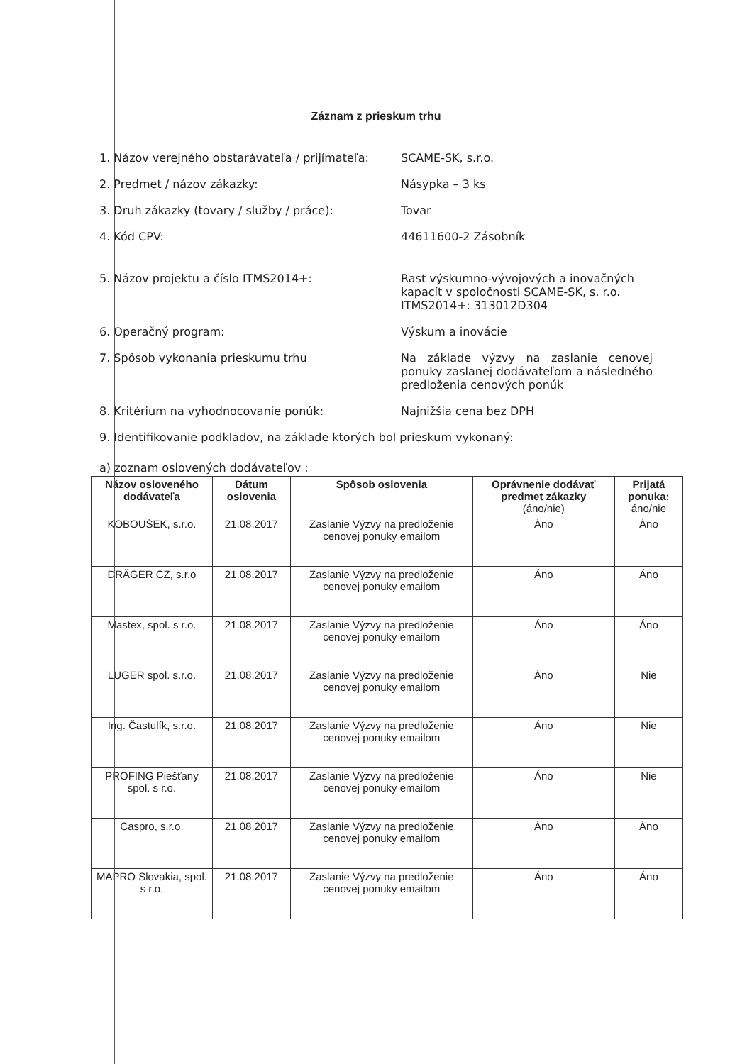Záznam z prieskum trhu
1. Názov verejného obstarávateľa / prijímateľa:
SCAME-SK, s.r.o.
2. Predmet / názov zákazky: Násypka – 3 ks
3. Druh zákazky (tovary / služby / práce): Tovar
4. Kód CPV: 44611600-2 Zásobník
5. Názov projektu a číslo ITMS2014+: Rast výskumno-vývojových a inovačných kapacít v spoločnosti SCAME-SK, s. r.o. ITMS2014+: 313012D304
6. Operačný program: Výskum a inovácie
7. Spôsob vykonania prieskumu trhu Na základe výzvy na zaslanie cenovej ponuky zaslanej dodávateľom a následného predloženia cenových ponúk
8. Kritérium na vyhodnocovanie ponúk: Najnižšia cena bez DPH
9. Identifikovanie podkladov, na základe ktorých bol prieskum vykonaný:
a) zoznam oslovených dodávateľov :
| Názov osloveného dodávateľa | Dátum oslovenia | Spôsob oslovenia | Oprávnenie dodávať predmet zákazky (áno/nie) | Prijatá ponuka: áno/nie |
| --- | --- | --- | --- | --- |
| KOBOUŠEK, s.r.o. | 21.08.2017 | Zaslanie Výzvy na predloženie cenovej ponuky emailom | Áno | Áno |
| DRÄGER CZ, s.r.o | 21.08.2017 | Zaslanie Výzvy na predloženie cenovej ponuky emailom | Áno | Áno |
| Mastex, spol. s r.o. | 21.08.2017 | Zaslanie Výzvy na predloženie cenovej ponuky emailom | Áno | Áno |
| LUGER spol. s.r.o. | 21.08.2017 | Zaslanie Výzvy na predloženie cenovej ponuky emailom | Áno | Nie |
| Ing. Častulík, s.r.o. | 21.08.2017 | Zaslanie Výzvy na predloženie cenovej ponuky emailom | Áno | Nie |
| PROFING Piešťany spol. s r.o. | 21.08.2017 | Zaslanie Výzvy na predloženie cenovej ponuky emailom | Áno | Nie |
| Caspro, s.r.o. | 21.08.2017 | Zaslanie Výzvy na predloženie cenovej ponuky emailom | Áno | Áno |
| MAPRO Slovakia, spol. s r.o. | 21.08.2017 | Zaslanie Výzvy na predloženie cenovej ponuky emailom | Áno | Áno |